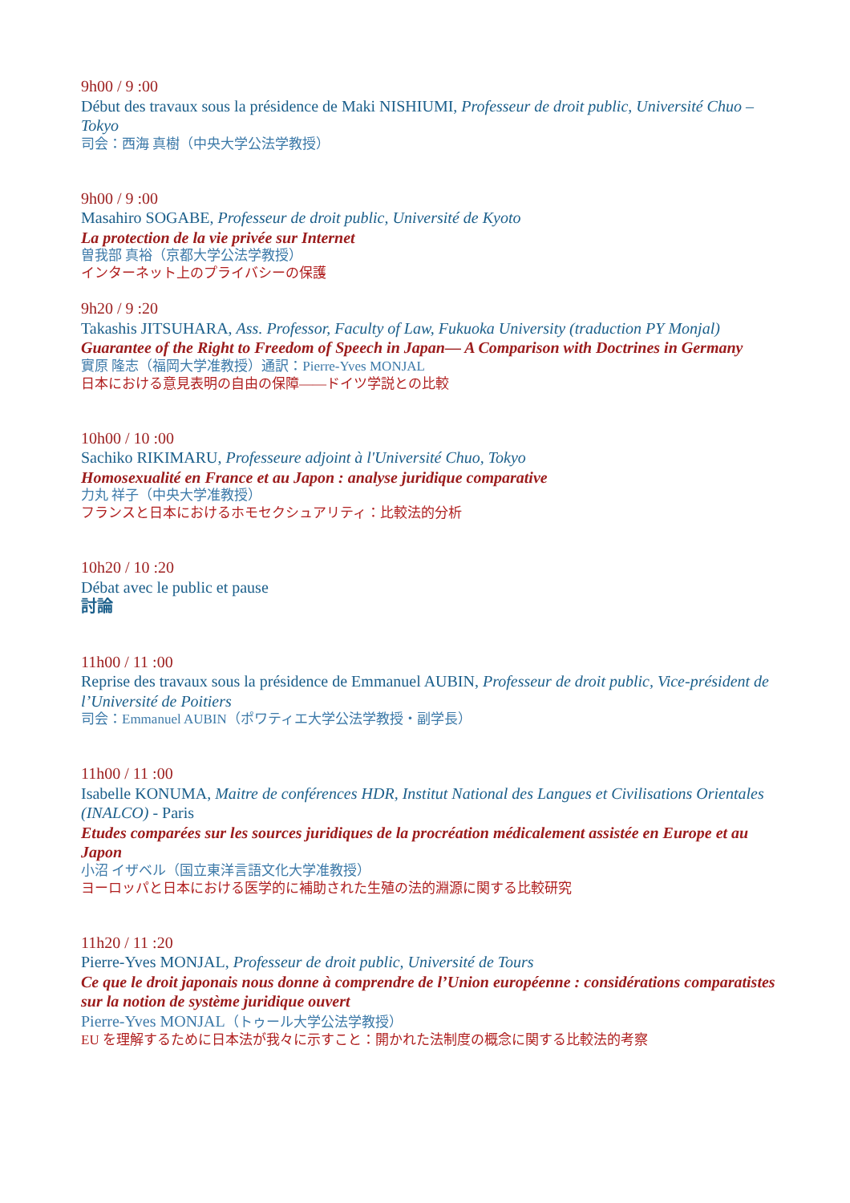9h00 / 9 :00
Début des travaux sous la présidence de Maki NISHIUMI, Professeur de droit public, Université Chuo – Tokyo
司会：西海 真樹（中央大学公法学教授）
9h00 / 9 :00
Masahiro SOGABE, Professeur de droit public, Université de Kyoto
La protection de la vie privée sur Internet
曽我部 真裕（京都大学公法学教授）
インターネット上のプライバシーの保護
9h20 / 9 :20
Takashis JITSUHARA, Ass. Professor, Faculty of Law, Fukuoka University (traduction PY Monjal)
Guarantee of the Right to Freedom of Speech in Japan— A Comparison with Doctrines in Germany
實原 隆志（福岡大学准教授）通訳：Pierre-Yves MONJAL
日本における意見表明の自由の保障——ドイツ学説との比較
10h00 / 10 :00
Sachiko RIKIMARU, Professeure adjoint à l'Université Chuo, Tokyo
Homosexualité en France et au Japon : analyse juridique comparative
力丸 祥子（中央大学准教授）
フランスと日本におけるホモセクシュアリティ：比較法的分析
10h20 / 10 :20
Débat avec le public et pause
討論
11h00 / 11 :00
Reprise des travaux sous la présidence de Emmanuel AUBIN, Professeur de droit public, Vice-président de l’Université de Poitiers
司会：Emmanuel AUBIN（ポワティエ大学公法学教授・副学長）
11h00 / 11 :00
Isabelle KONUMA, Maitre de conférences HDR, Institut National des Langues et Civilisations Orientales (INALCO) - Paris
Etudes comparées sur les sources juridiques de la procréation médicalement assistée en Europe et au Japon
小沼 イザベル（国立東洋言語文化大学准教授）
ヨーロッパと日本における医学的に補助された生殖の法的淵源に関する比較研究
11h20 / 11 :20
Pierre-Yves MONJAL, Professeur de droit public, Université de Tours
Ce que le droit japonais nous donne à comprendre de l’Union européenne : considérations comparatistes sur la notion de système juridique ouvert
Pierre-Yves MONJAL（トゥール大学公法学教授）
EU を理解するために日本法が我々に示すこと：開かれた法制度の概念に関する比較法的考察